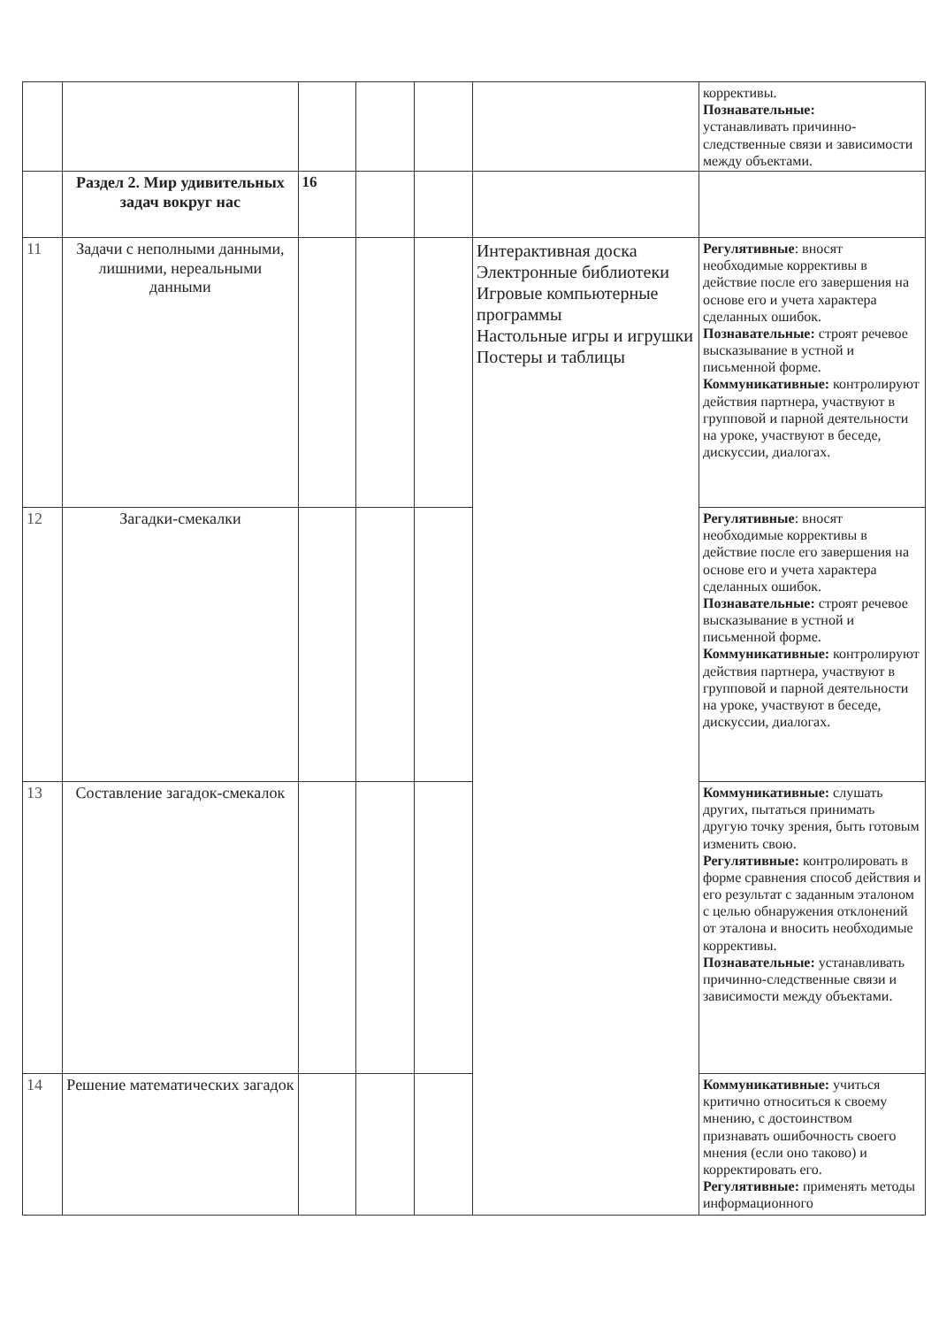| | | | | | | коррективы. Познавательные: устанавливать причинно-следственные связи и зависимости между объектами. |
| | Раздел 2. Мир удивительных задач вокруг нас | 16 | | | | |
| 11 | Задачи с неполными данными, лишними, нереальными данными | | | | Интерактивная доска Электронные библиотеки Игровые компьютерные программы Настольные игры и игрушки Постеры и таблицы | Регулятивные : вносят необходимые коррективы в действие после его завершения на основе его и учета характера сделанных ошибок. Познавательные: строят речевое высказывание в устной и письменной форме. Коммуникативные: контролируют действия партнера, участвуют в групповой и парной деятельности на уроке, участвуют в беседе, дискуссии, диалогах. |
| 12 | Загадки-смекалки | | | | | Регулятивные : вносят необходимые коррективы в действие после его завершения на основе его и учета характера сделанных ошибок. Познавательные: строят речевое высказывание в устной и письменной форме. Коммуникативные: контролируют действия партнера, участвуют в групповой и парной деятельности на уроке, участвуют в беседе, дискуссии, диалогах. |
| 13 | Составление загадок-смекалок | | | | | Коммуникативные: слушать других, пытаться принимать другую точку зрения, быть готовым изменить свою. Регулятивные: контролировать в форме сравнения способ действия и его результат с заданным эталоном с целью обнаружения отклонений от эталона и вносить необходимые коррективы. Познавательные: устанавливать причинно-следственные связи и зависимости между объектами. |
| 14 | Решение математических загадок | | | | | Коммуникативные: учиться критично относиться к своему мнению, с достоинством признавать ошибочность своего мнения (если оно таково) и корректировать его. Регулятивные: применять методы информационного |